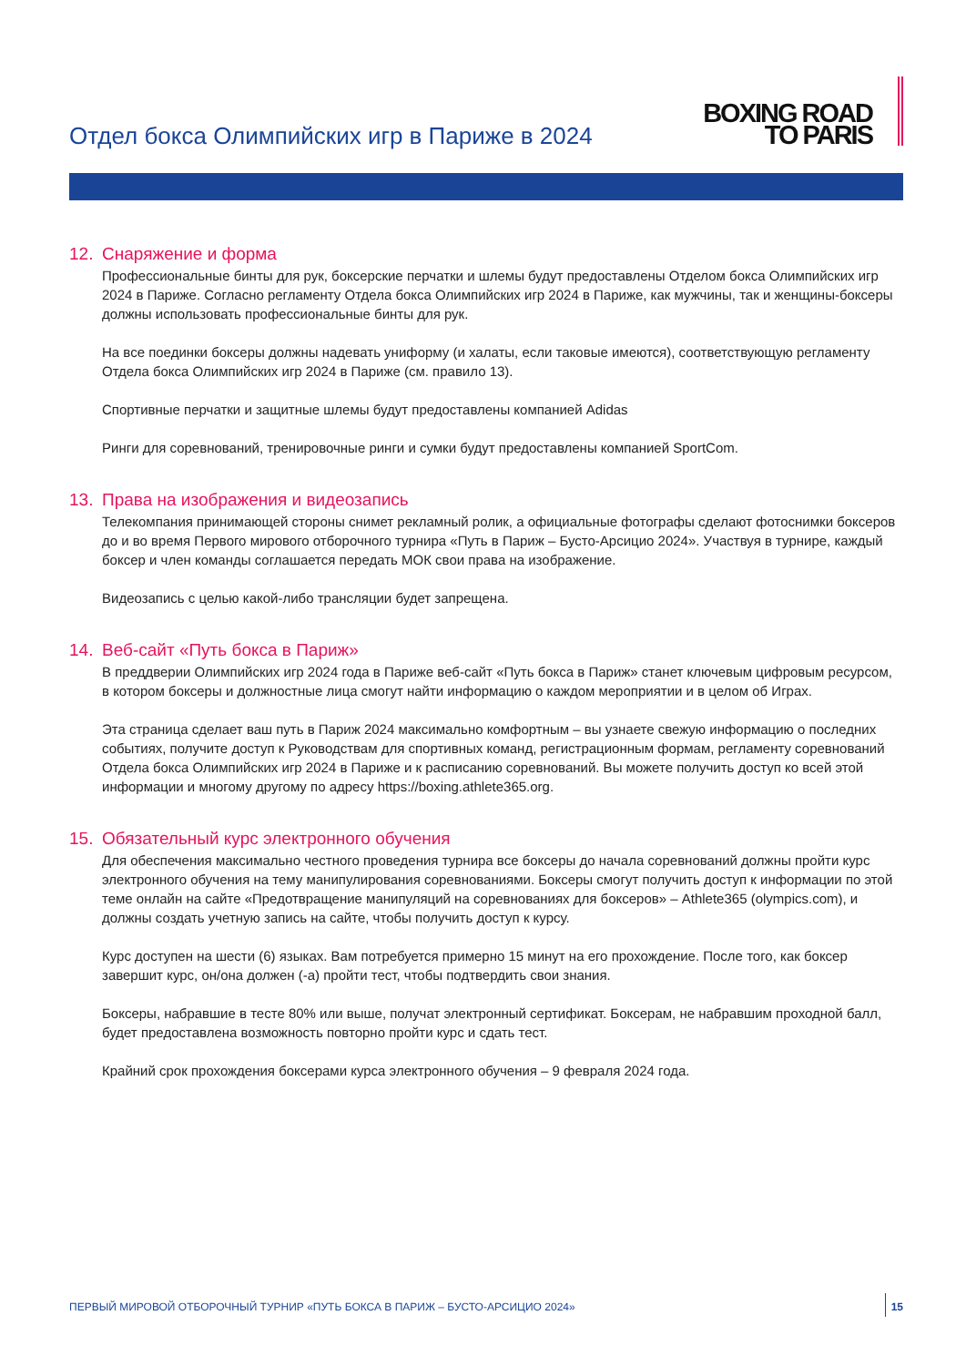Отдел бокса Олимпийских игр в Париже в 2024
BOXING ROAD
TO PARIS
12. Снаряжение и форма
Профессиональные бинты для рук, боксерские перчатки и шлемы будут предоставлены Отделом бокса Олимпийских игр 2024 в Париже. Согласно регламенту Отдела бокса Олимпийских игр 2024 в Париже, как мужчины, так и женщины-боксеры должны использовать профессиональные бинты для рук.
На все поединки боксеры должны надевать униформу (и халаты, если таковые имеются), соответствующую регламенту Отдела бокса Олимпийских игр 2024 в Париже (см. правило 13).
Спортивные перчатки и защитные шлемы будут предоставлены компанией Adidas
Ринги для соревнований, тренировочные ринги и сумки будут предоставлены компанией SportCom.
13. Права на изображения и видеозапись
Телекомпания принимающей стороны снимет рекламный ролик, а официальные фотографы сделают фотоснимки боксеров до и во время Первого мирового отборочного турнира «Путь в Париж – Бусто-Арсицио 2024». Участвуя в турнире, каждый боксер и член команды соглашается передать МОК свои права на изображение.
Видеозапись с целью какой-либо трансляции будет запрещена.
14. Веб-сайт «Путь бокса в Париж»
В преддверии Олимпийских игр 2024 года в Париже веб-сайт «Путь бокса в Париж» станет ключевым цифровым ресурсом, в котором боксеры и должностные лица смогут найти информацию о каждом мероприятии и в целом об Играх.
Эта страница сделает ваш путь в Париж 2024 максимально комфортным – вы узнаете свежую информацию о последних событиях, получите доступ к Руководствам для спортивных команд, регистрационным формам, регламенту соревнований Отдела бокса Олимпийских игр 2024 в Париже и к расписанию соревнований. Вы можете получить доступ ко всей этой информации и многому другому по адресу https://boxing.athlete365.org.
15. Обязательный курс электронного обучения
Для обеспечения максимально честного проведения турнира все боксеры до начала соревнований должны пройти курс электронного обучения на тему манипулирования соревнованиями. Боксеры смогут получить доступ к информации по этой теме онлайн на сайте «Предотвращение манипуляций на соревнованиях для боксеров» – Athlete365 (olympics.com), и должны создать учетную запись на сайте, чтобы получить доступ к курсу.
Курс доступен на шести (6) языках. Вам потребуется примерно 15 минут на его прохождение. После того, как боксер завершит курс, он/она должен (-а) пройти тест, чтобы подтвердить свои знания.
Боксеры, набравшие в тесте 80% или выше, получат электронный сертификат. Боксерам, не набравшим проходной балл, будет предоставлена возможность повторно пройти курс и сдать тест.
Крайний срок прохождения боксерами курса электронного обучения – 9 февраля 2024 года.
ПЕРВЫЙ МИРОВОЙ ОТБОРОЧНЫЙ ТУРНИР «ПУТЬ БОКСА В ПАРИЖ – БУСТО-АРСИЦИО 2024»
15